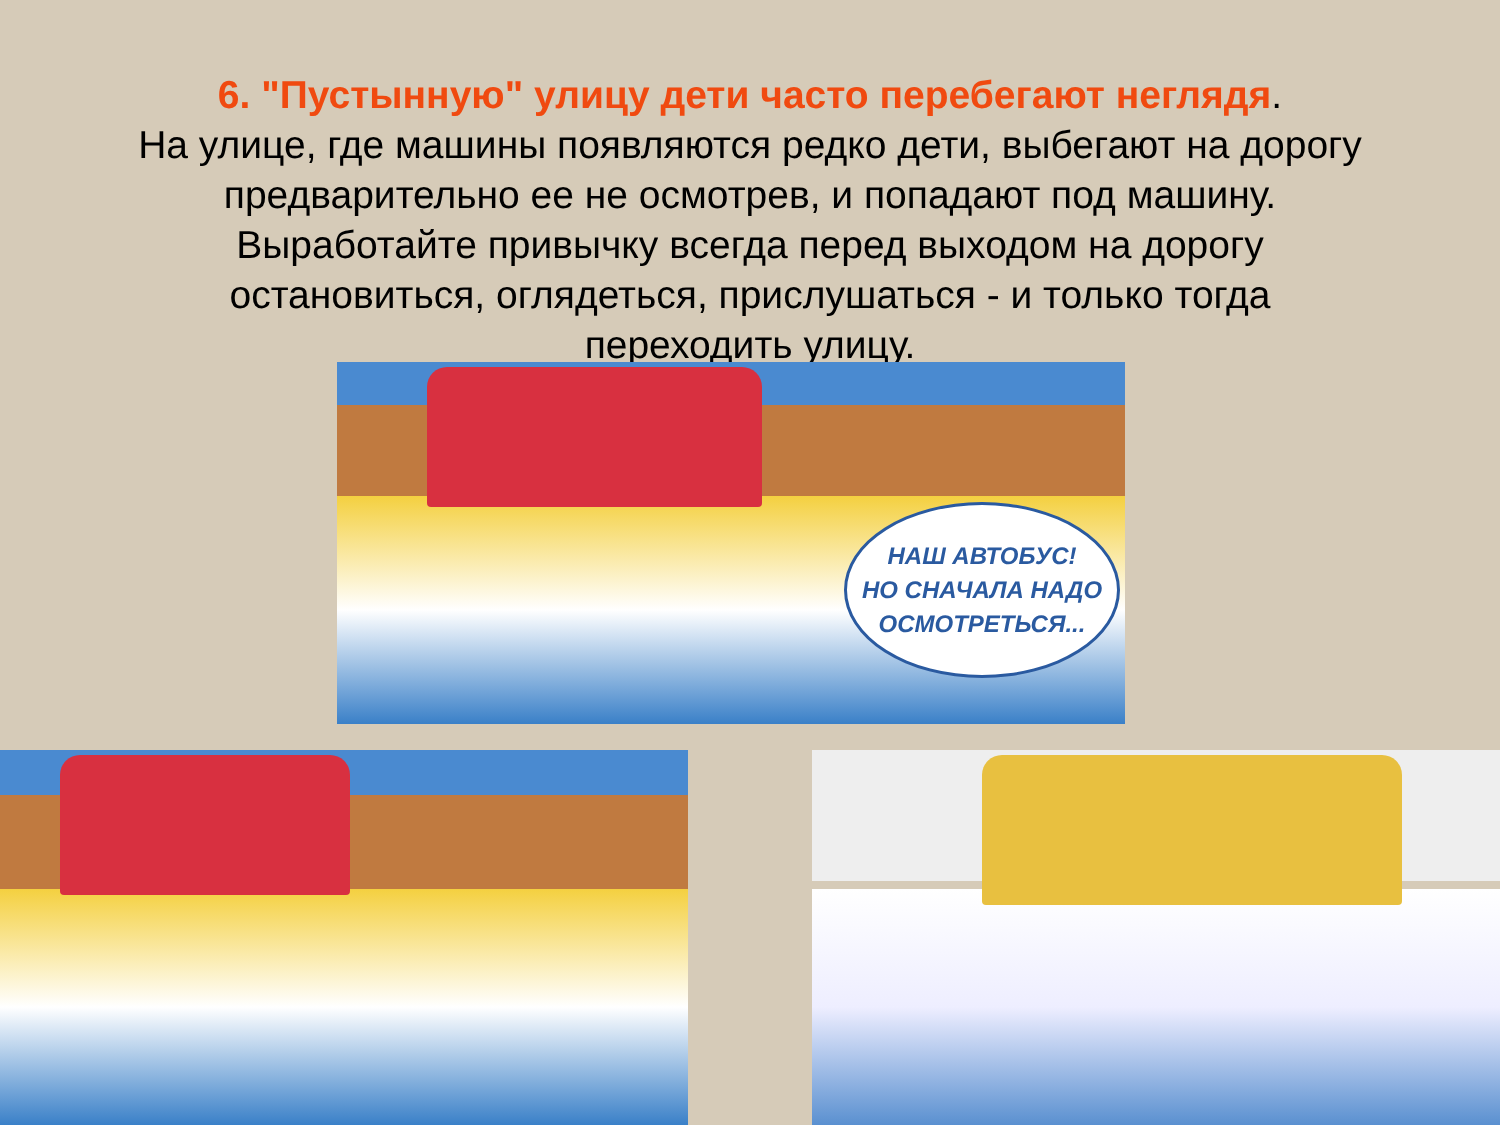6. "Пустынную" улицу дети часто перебегают неглядя.
На улице, где машины появляются редко дети, выбегают на дорогу
предварительно ее не осмотрев, и попадают под машину.
Выработайте привычку всегда перед выходом на дорогу
остановиться, оглядеться, прислушаться - и только тогда
переходить улицу.
НАШ АВТОБУС!
НО СНАЧАЛА НАДО
ОСМОТРЕТЬСЯ...